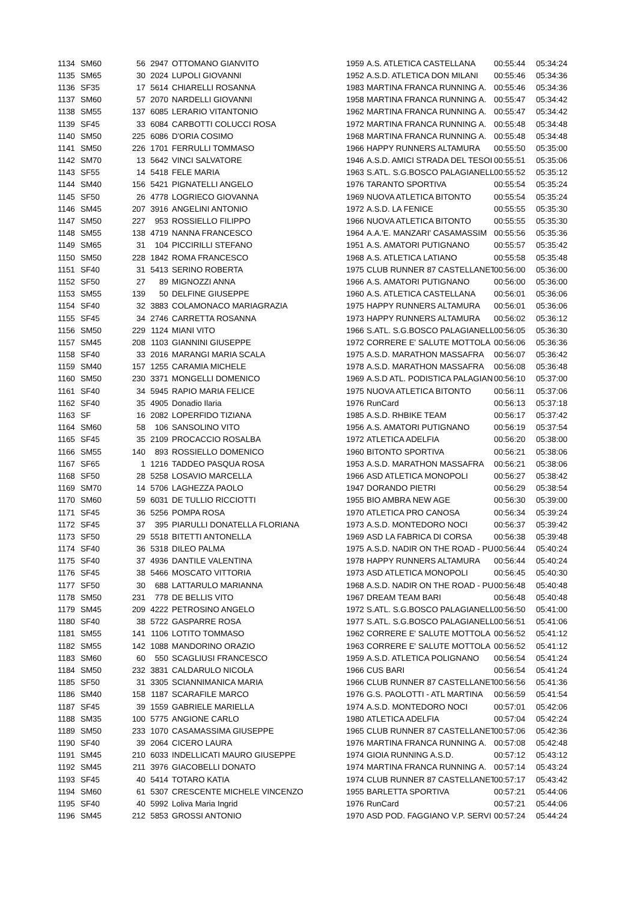| 1134 | SM60 | 56 | 2947 | OTTOMANO GIANVITO | 1959 | A.S. ATLETICA CASTELLANA | 00:55:44 | 05:34:24 |
| 1135 | SM65 | 30 | 2024 | LUPOLI GIOVANNI | 1952 | A.S.D. ATLETICA DON MILANI | 00:55:46 | 05:34:36 |
| 1136 | SF35 | 17 | 5614 | CHIARELLI ROSANNA | 1983 | MARTINA FRANCA RUNNING A. | 00:55:46 | 05:34:36 |
| 1137 | SM60 | 57 | 2070 | NARDELLI GIOVANNI | 1958 | MARTINA FRANCA RUNNING A. | 00:55:47 | 05:34:42 |
| 1138 | SM55 | 137 | 6085 | LERARIO VITANTONIO | 1962 | MARTINA FRANCA RUNNING A. | 00:55:47 | 05:34:42 |
| 1139 | SF45 | 33 | 6084 | CARBOTTI COLUCCI ROSA | 1972 | MARTINA FRANCA RUNNING A. | 00:55:48 | 05:34:48 |
| 1140 | SM50 | 225 | 6086 | D'ORIA COSIMO | 1968 | MARTINA FRANCA RUNNING A. | 00:55:48 | 05:34:48 |
| 1141 | SM50 | 226 | 1701 | FERRULLI TOMMASO | 1966 | HAPPY RUNNERS ALTAMURA | 00:55:50 | 05:35:00 |
| 1142 | SM70 | 13 | 5642 | VINCI SALVATORE | 1946 | A.S.D. AMICI STRADA DEL TESOI | 00:55:51 | 05:35:06 |
| 1143 | SF55 | 14 | 5418 | FELE MARIA | 1963 | S.ATL. S.G.BOSCO PALAGIANELL | 00:55:52 | 05:35:12 |
| 1144 | SM40 | 156 | 5421 | PIGNATELLI ANGELO | 1976 | TARANTO SPORTIVA | 00:55:54 | 05:35:24 |
| 1145 | SF50 | 26 | 4778 | LOGRIECO GIOVANNA | 1969 | NUOVA ATLETICA BITONTO | 00:55:54 | 05:35:24 |
| 1146 | SM45 | 207 | 3916 | ANGELINI ANTONIO | 1972 | A.S.D. LA FENICE | 00:55:55 | 05:35:30 |
| 1147 | SM50 | 227 | 953 | ROSSIELLO FILIPPO | 1966 | NUOVA ATLETICA BITONTO | 00:55:55 | 05:35:30 |
| 1148 | SM55 | 138 | 4719 | NANNA FRANCESCO | 1964 | A.A.'E. MANZARI' CASAMASSIM | 00:55:56 | 05:35:36 |
| 1149 | SM65 | 31 | 104 | PICCIRILLI STEFANO | 1951 | A.S. AMATORI PUTIGNANO | 00:55:57 | 05:35:42 |
| 1150 | SM50 | 228 | 1842 | ROMA FRANCESCO | 1968 | A.S. ATLETICA LATIANO | 00:55:58 | 05:35:48 |
| 1151 | SF40 | 31 | 5413 | SERINO ROBERTA | 1975 | CLUB RUNNER 87 CASTELLANET | 00:56:00 | 05:36:00 |
| 1152 | SF50 | 27 | 89 | MIGNOZZI ANNA | 1966 | A.S. AMATORI PUTIGNANO | 00:56:00 | 05:36:00 |
| 1153 | SM55 | 139 | 50 | DELFINE GIUSEPPE | 1960 | A.S. ATLETICA CASTELLANA | 00:56:01 | 05:36:06 |
| 1154 | SF40 | 32 | 3883 | COLAMONACO MARIAGRAZIA | 1975 | HAPPY RUNNERS ALTAMURA | 00:56:01 | 05:36:06 |
| 1155 | SF45 | 34 | 2746 | CARRETTA ROSANNA | 1973 | HAPPY RUNNERS ALTAMURA | 00:56:02 | 05:36:12 |
| 1156 | SM50 | 229 | 1124 | MIANI VITO | 1966 | S.ATL. S.G.BOSCO PALAGIANELL | 00:56:05 | 05:36:30 |
| 1157 | SM45 | 208 | 1103 | GIANNINI GIUSEPPE | 1972 | CORRERE E' SALUTE MOTTOLA | 00:56:06 | 05:36:36 |
| 1158 | SF40 | 33 | 2016 | MARANGI MARIA SCALA | 1975 | A.S.D. MARATHON MASSAFRA | 00:56:07 | 05:36:42 |
| 1159 | SM40 | 157 | 1255 | CARAMIA MICHELE | 1978 | A.S.D. MARATHON MASSAFRA | 00:56:08 | 05:36:48 |
| 1160 | SM50 | 230 | 3371 | MONGELLI DOMENICO | 1969 | A.S.D ATL. PODISTICA PALAGIAN | 00:56:10 | 05:37:00 |
| 1161 | SF40 | 34 | 5945 | RAPIO MARIA FELICE | 1975 | NUOVA ATLETICA BITONTO | 00:56:11 | 05:37:06 |
| 1162 | SF40 | 35 | 4905 | Donadio Ilaria | 1976 | RunCard | 00:56:13 | 05:37:18 |
| 1163 | SF | 16 | 2082 | LOPERFIDO TIZIANA | 1985 | A.S.D. RHBIKE TEAM | 00:56:17 | 05:37:42 |
| 1164 | SM60 | 58 | 106 | SANSOLINO VITO | 1956 | A.S. AMATORI PUTIGNANO | 00:56:19 | 05:37:54 |
| 1165 | SF45 | 35 | 2109 | PROCACCIO ROSALBA | 1972 | ATLETICA ADELFIA | 00:56:20 | 05:38:00 |
| 1166 | SM55 | 140 | 893 | ROSSIELLO DOMENICO | 1960 | BITONTO SPORTIVA | 00:56:21 | 05:38:06 |
| 1167 | SF65 | 1 | 1216 | TADDEO PASQUA ROSA | 1953 | A.S.D. MARATHON MASSAFRA | 00:56:21 | 05:38:06 |
| 1168 | SF50 | 28 | 5258 | LOSAVIO MARCELLA | 1966 | ASD ATLETICA MONOPOLI | 00:56:27 | 05:38:42 |
| 1169 | SM70 | 14 | 5706 | LAGHEZZA PAOLO | 1947 | DORANDO PIETRI | 00:56:29 | 05:38:54 |
| 1170 | SM60 | 59 | 6031 | DE TULLIO RICCIOTTI | 1955 | BIO AMBRA NEW AGE | 00:56:30 | 05:39:00 |
| 1171 | SF45 | 36 | 5256 | POMPA ROSA | 1970 | ATLETICA PRO CANOSA | 00:56:34 | 05:39:24 |
| 1172 | SF45 | 37 | 395 | PIARULLI DONATELLA FLORIANA | 1973 | A.S.D. MONTEDORO NOCI | 00:56:37 | 05:39:42 |
| 1173 | SF50 | 29 | 5518 | BITETTI ANTONELLA | 1969 | ASD LA FABRICA DI CORSA | 00:56:38 | 05:39:48 |
| 1174 | SF40 | 36 | 5318 | DILEO PALMA | 1975 | A.S.D. NADIR ON THE ROAD - PU | 00:56:44 | 05:40:24 |
| 1175 | SF40 | 37 | 4936 | DANTILE VALENTINA | 1978 | HAPPY RUNNERS ALTAMURA | 00:56:44 | 05:40:24 |
| 1176 | SF45 | 38 | 5466 | MOSCATO VITTORIA | 1973 | ASD ATLETICA MONOPOLI | 00:56:45 | 05:40:30 |
| 1177 | SF50 | 30 | 688 | LATTARULO MARIANNA | 1968 | A.S.D. NADIR ON THE ROAD - PU | 00:56:48 | 05:40:48 |
| 1178 | SM50 | 231 | 778 | DE BELLIS VITO | 1967 | DREAM TEAM BARI | 00:56:48 | 05:40:48 |
| 1179 | SM45 | 209 | 4222 | PETROSINO ANGELO | 1972 | S.ATL. S.G.BOSCO PALAGIANELL | 00:56:50 | 05:41:00 |
| 1180 | SF40 | 38 | 5722 | GASPARRE ROSA | 1977 | S.ATL. S.G.BOSCO PALAGIANELL | 00:56:51 | 05:41:06 |
| 1181 | SM55 | 141 | 1106 | LOTITO TOMMASO | 1962 | CORRERE E' SALUTE MOTTOLA | 00:56:52 | 05:41:12 |
| 1182 | SM55 | 142 | 1088 | MANDORINO ORAZIO | 1963 | CORRERE E' SALUTE MOTTOLA | 00:56:52 | 05:41:12 |
| 1183 | SM60 | 60 | 550 | SCAGLIUSI FRANCESCO | 1959 | A.S.D. ATLETICA POLIGNANO | 00:56:54 | 05:41:24 |
| 1184 | SM50 | 232 | 3831 | CALDARULO NICOLA | 1966 | CUS BARI | 00:56:54 | 05:41:24 |
| 1185 | SF50 | 31 | 3305 | SCIANNIMANICA MARIA | 1966 | CLUB RUNNER 87 CASTELLANET | 00:56:56 | 05:41:36 |
| 1186 | SM40 | 158 | 1187 | SCARAFILE MARCO | 1976 | G.S. PAOLOTTI - ATL MARTINA | 00:56:59 | 05:41:54 |
| 1187 | SF45 | 39 | 1559 | GABRIELE MARIELLA | 1974 | A.S.D. MONTEDORO NOCI | 00:57:01 | 05:42:06 |
| 1188 | SM35 | 100 | 5775 | ANGIONE CARLO | 1980 | ATLETICA ADELFIA | 00:57:04 | 05:42:24 |
| 1189 | SM50 | 233 | 1070 | CASAMASSIMA GIUSEPPE | 1965 | CLUB RUNNER 87 CASTELLANET | 00:57:06 | 05:42:36 |
| 1190 | SF40 | 39 | 2064 | CICERO LAURA | 1976 | MARTINA FRANCA RUNNING A. | 00:57:08 | 05:42:48 |
| 1191 | SM45 | 210 | 6033 | INDELLICATI MAURO GIUSEPPE | 1974 | GIOIA RUNNING A.S.D. | 00:57:12 | 05:43:12 |
| 1192 | SM45 | 211 | 3976 | GIACOBELLI DONATO | 1974 | MARTINA FRANCA RUNNING A. | 00:57:14 | 05:43:24 |
| 1193 | SF45 | 40 | 5414 | TOTARO KATIA | 1974 | CLUB RUNNER 87 CASTELLANET | 00:57:17 | 05:43:42 |
| 1194 | SM60 | 61 | 5307 | CRESCENTE MICHELE VINCENZO | 1955 | BARLETTA SPORTIVA | 00:57:21 | 05:44:06 |
| 1195 | SF40 | 40 | 5992 | Loliva Maria Ingrid | 1976 | RunCard | 00:57:21 | 05:44:06 |
| 1196 | SM45 | 212 | 5853 | GROSSI ANTONIO | 1970 | ASD POD. FAGGIANO V.P. SERVI | 00:57:24 | 05:44:24 |